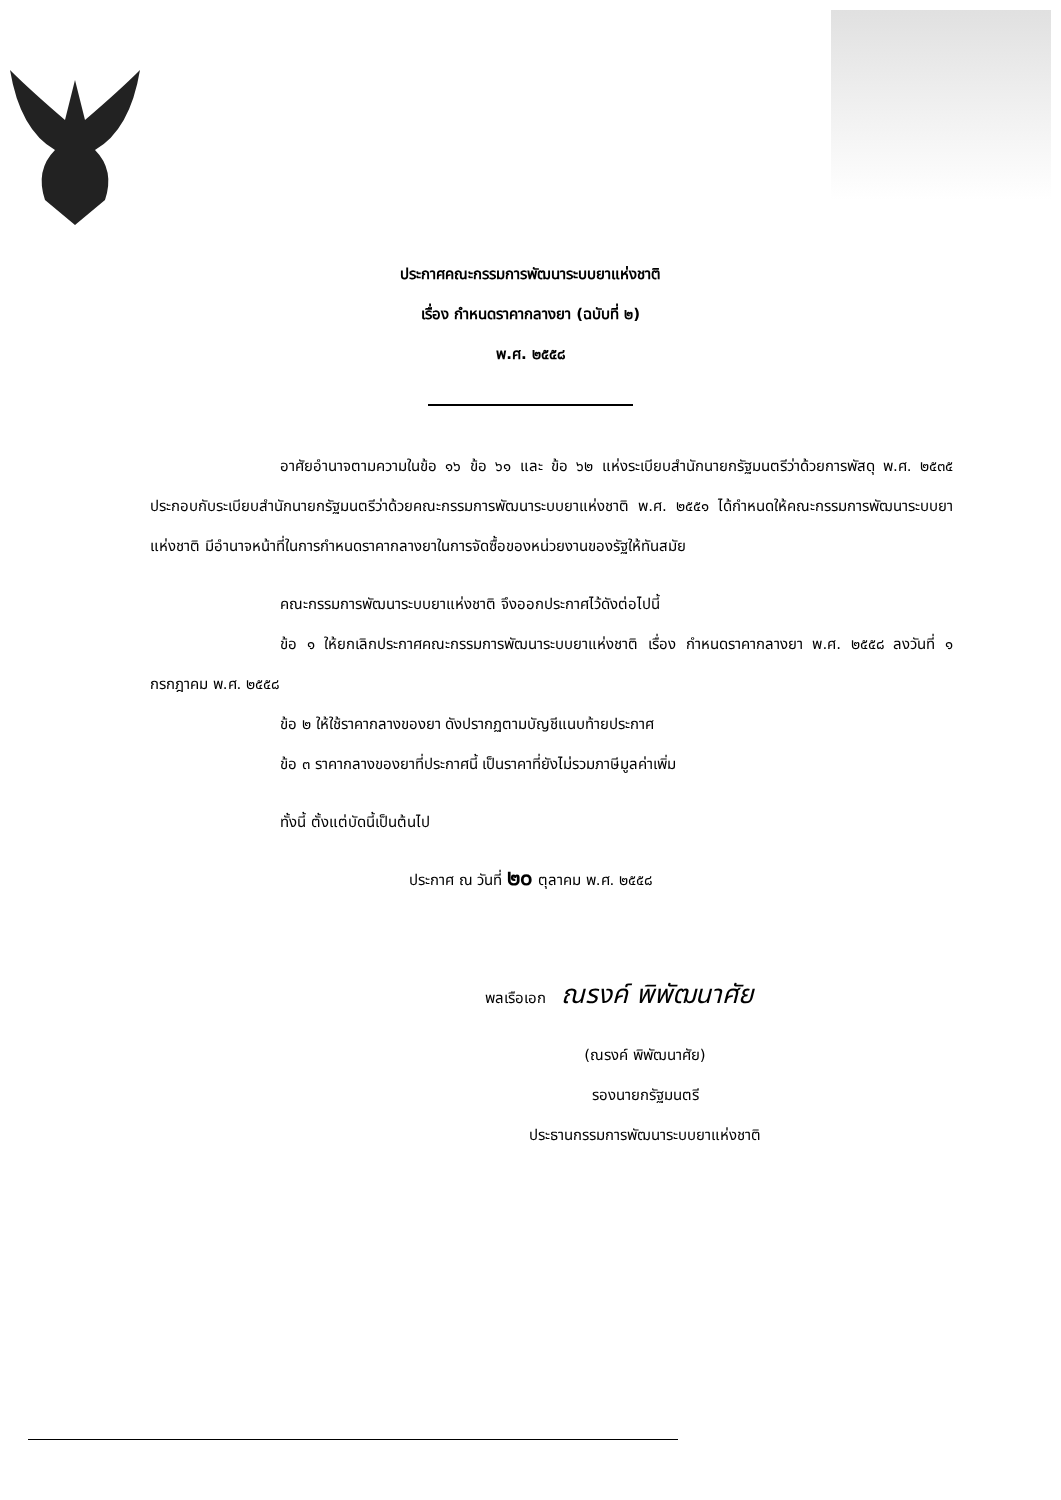ประกาศคณะกรรมการพัฒนาระบบยาแห่งชาติ
เรื่อง กำหนดราคากลางยา (ฉบับที่ ๒)
พ.ศ. ๒๕๕๘
อาศัยอำนาจตามความในข้อ ๑๖ ข้อ ๖๑ และ ข้อ ๖๒ แห่งระเบียบสำนักนายกรัฐมนตรีว่าด้วยการพัสดุ พ.ศ. ๒๕๓๕ ประกอบกับระเบียบสำนักนายกรัฐมนตรีว่าด้วยคณะกรรมการพัฒนาระบบยาแห่งชาติ พ.ศ. ๒๕๕๑ ได้กำหนดให้คณะกรรมการพัฒนาระบบยาแห่งชาติ มีอำนาจหน้าที่ในการกำหนดราคากลางยาในการจัดซื้อของหน่วยงานของรัฐให้ทันสมัย
คณะกรรมการพัฒนาระบบยาแห่งชาติ จึงออกประกาศไว้ดังต่อไปนี้
ข้อ ๑ ให้ยกเลิกประกาศคณะกรรมการพัฒนาระบบยาแห่งชาติ เรื่อง กำหนดราคากลางยา พ.ศ. ๒๕๕๘ ลงวันที่ ๑ กรกฎาคม พ.ศ. ๒๕๕๘
ข้อ ๒ ให้ใช้ราคากลางของยา ดังปรากฏตามบัญชีแนบท้ายประกาศ
ข้อ ๓ ราคากลางของยาที่ประกาศนี้ เป็นราคาที่ยังไม่รวมภาษีมูลค่าเพิ่ม
ทั้งนี้ ตั้งแต่บัดนี้เป็นต้นไป
ประกาศ ณ วันที่ ๒๐ ตุลาคม พ.ศ. ๒๕๕๘
พลเรือเอก ณรงค์ พิพัฒนาศัย
(ณรงค์ พิพัฒนาศัย)
รองนายกรัฐมนตรี
ประธานกรรมการพัฒนาระบบยาแห่งชาติ